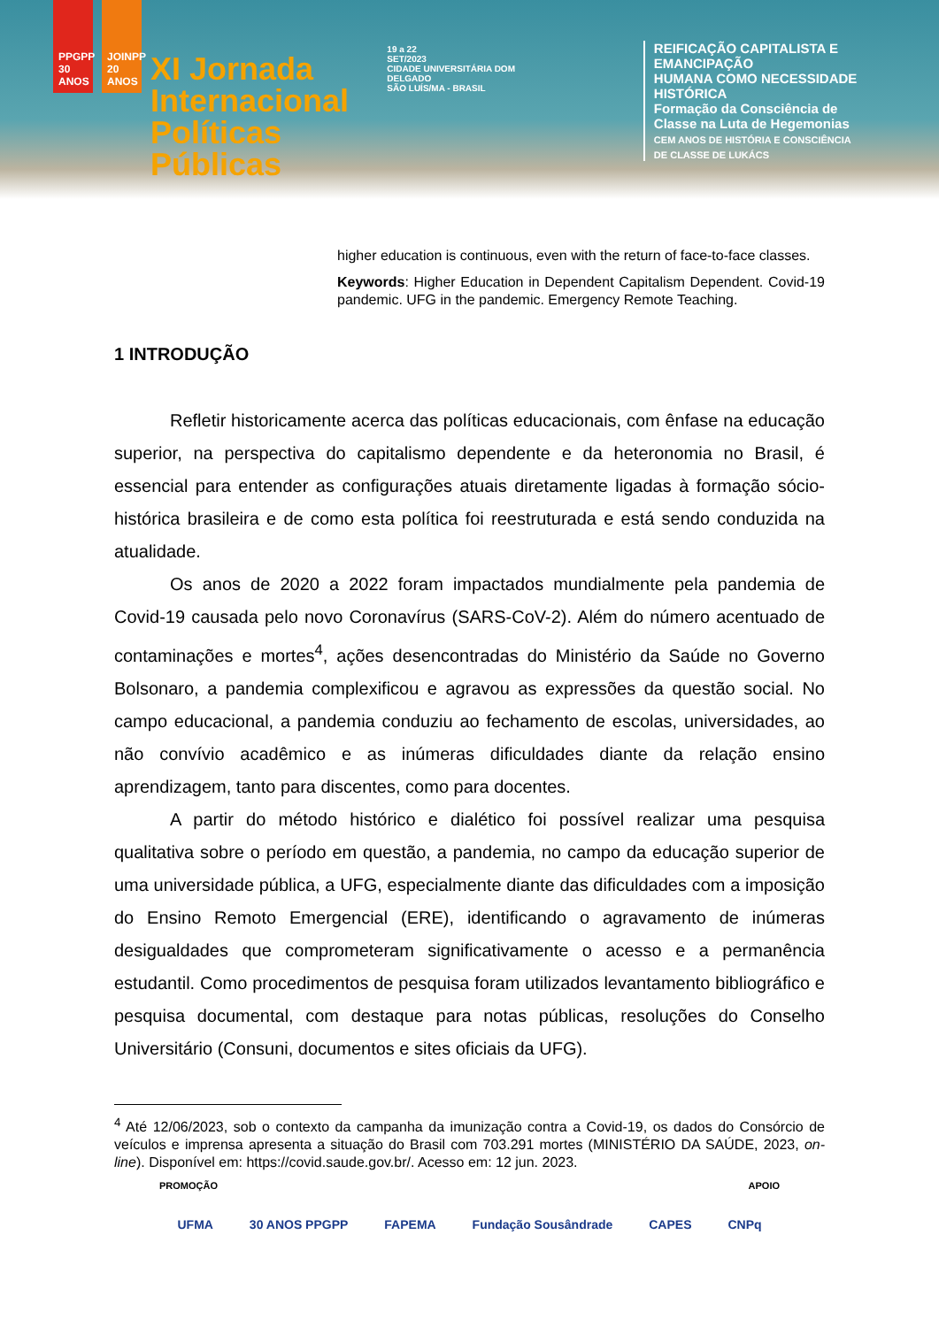PPGPP 30 ANOS
JOINPP 20 ANOS
XI Jornada
Internacional
Políticas Públicas
19 a 22
SET/2023
CIDADE UNIVERSITÁRIA DOM DELGADO
SÃO LUÍS/MA - BRASIL
REIFICAÇÃO CAPITALISTA E EMANCIPAÇÃO
HUMANA COMO NECESSIDADE HISTÓRICA
Formação da Consciência de
Classe na Luta de Hegemonias
CEM ANOS DE HISTÓRIA E CONSCIÊNCIA
DE CLASSE DE LUKÁCS
higher education is continuous, even with the return of face-to-face classes.
Keywords: Higher Education in Dependent Capitalism Dependent. Covid-19 pandemic. UFG in the pandemic. Emergency Remote Teaching.
1 INTRODUÇÃO
Refletir historicamente acerca das políticas educacionais, com ênfase na educação superior, na perspectiva do capitalismo dependente e da heteronomia no Brasil, é essencial para entender as configurações atuais diretamente ligadas à formação sócio-histórica brasileira e de como esta política foi reestruturada e está sendo conduzida na atualidade.
Os anos de 2020 a 2022 foram impactados mundialmente pela pandemia de Covid-19 causada pelo novo Coronavírus (SARS-CoV-2). Além do número acentuado de contaminações e mortes<sup>4</sup>, ações desencontradas do Ministério da Saúde no Governo Bolsonaro, a pandemia complexificou e agravou as expressões da questão social. No campo educacional, a pandemia conduziu ao fechamento de escolas, universidades, ao não convívio acadêmico e as inúmeras dificuldades diante da relação ensino aprendizagem, tanto para discentes, como para docentes.
A partir do método histórico e dialético foi possível realizar uma pesquisa qualitativa sobre o período em questão, a pandemia, no campo da educação superior de uma universidade pública, a UFG, especialmente diante das dificuldades com a imposição do Ensino Remoto Emergencial (ERE), identificando o agravamento de inúmeras desigualdades que comprometeram significativamente o acesso e a permanência estudantil. Como procedimentos de pesquisa foram utilizados levantamento bibliográfico e pesquisa documental, com destaque para notas públicas, resoluções do Conselho Universitário (Consuni, documentos e sites oficiais da UFG).
<sup>4</sup> Até 12/06/2023, sob o contexto da campanha da imunização contra a Covid-19, os dados do Consórcio de veículos e imprensa apresenta a situação do Brasil com 703.291 mortes (MINISTÉRIO DA SAÚDE, 2023, on-line). Disponível em: https://covid.saude.gov.br/. Acesso em: 12 jun. 2023.
PROMOÇÃO APOIO
UFMA 30 ANOS PPGPP FAPEMA Fundação Sousândrade CAPES CNPq